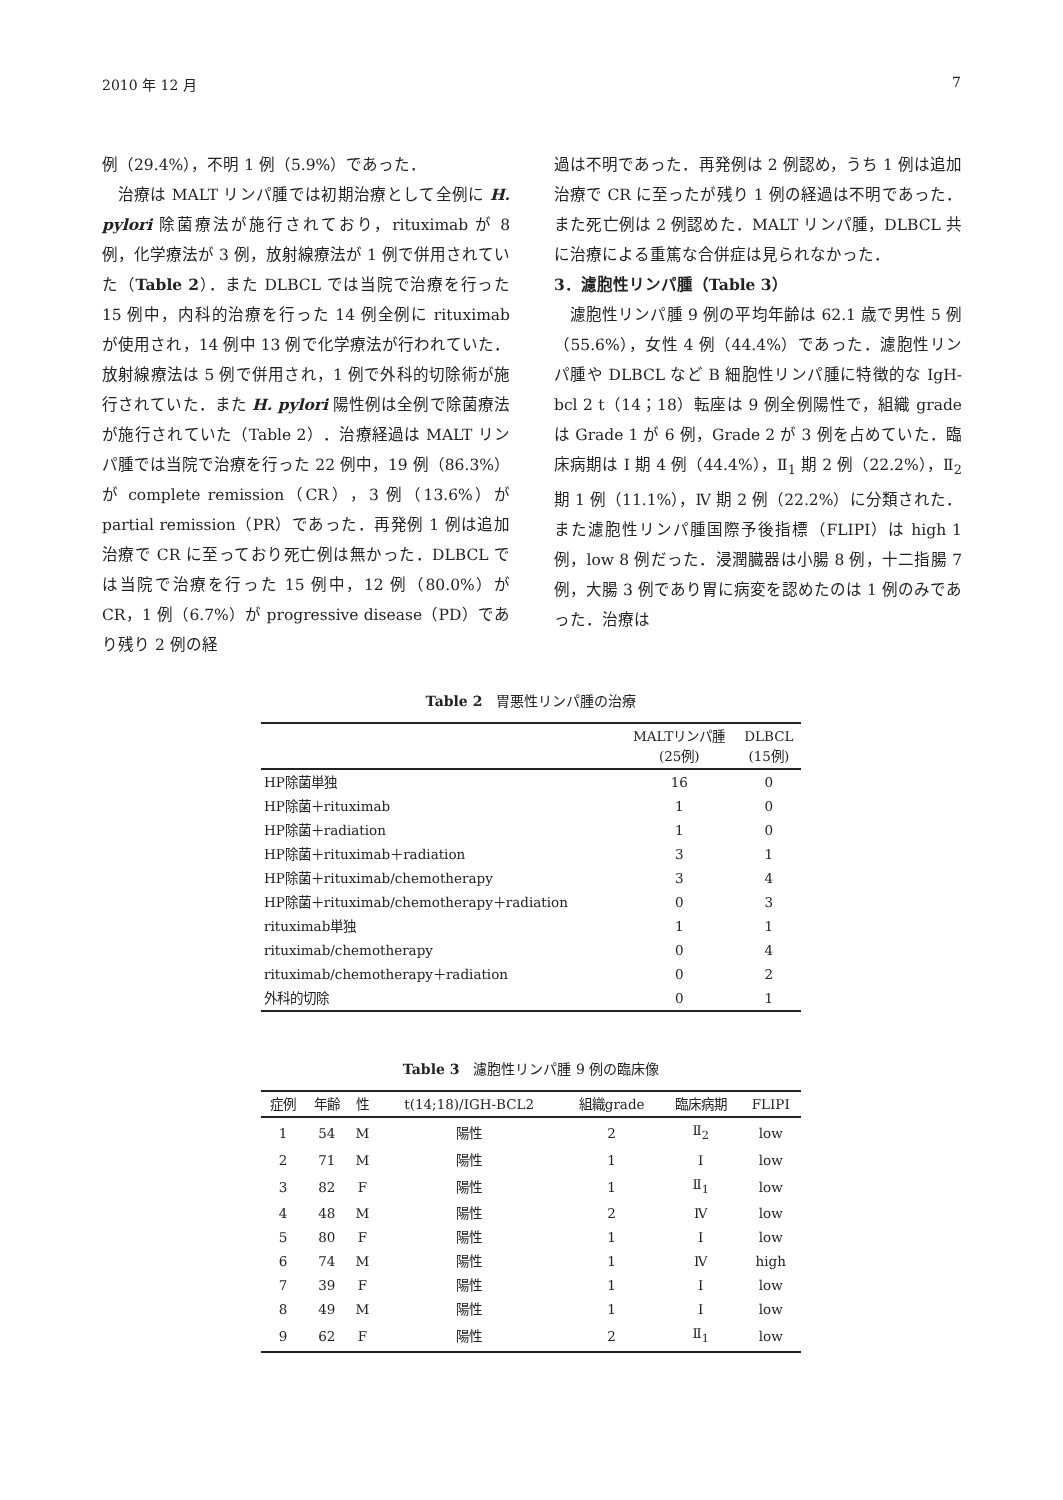2010 年 12 月 7
例（29.4%），不明 1 例（5.9%）であった．
治療は MALT リンパ腫では初期治療として全例に H. pylori 除菌療法が施行されており，rituximab が 8 例，化学療法が 3 例，放射線療法が 1 例で併用されていた（Table 2）．また DLBCL では当院で治療を行った 15 例中，内科的治療を行った 14 例全例に rituximab が使用され，14 例中 13 例で化学療法が行われていた．放射線療法は 5 例で併用され，1 例で外科的切除術が施行されていた．また H. pylori 陽性例は全例で除菌療法が施行されていた（Table 2）．治療経過は MALT リンパ腫では当院で治療を行った 22 例中，19 例（86.3%）が complete remission（CR），3 例（13.6%）が partial remission（PR）であった．再発例 1 例は追加治療で CR に至っており死亡例は無かった．DLBCL では当院で治療を行った 15 例中，12 例（80.0%）が CR，1 例（6.7%）が progressive disease（PD）であり残り 2 例の経
過は不明であった．再発例は 2 例認め，うち 1 例は追加治療で CR に至ったが残り 1 例の経過は不明であった．また死亡例は 2 例認めた．MALT リンパ腫，DLBCL 共に治療による重篤な合併症は見られなかった．
3．濾胞性リンパ腫（Table 3）
濾胞性リンパ腫 9 例の平均年齢は 62.1 歳で男性 5 例（55.6%），女性 4 例（44.4%）であった．濾胞性リンパ腫や DLBCL など B 細胞性リンパ腫に特徴的な IgH-bcl 2 t（14；18）転座は 9 例全例陽性で，組織 grade は Grade 1 が 6 例，Grade 2 が 3 例を占めていた．臨床病期は Ⅰ 期 4 例（44.4%），Ⅱ<sub>1</sub> 期 2 例（22.2%），Ⅱ<sub>2</sub> 期 1 例（11.1%），Ⅳ 期 2 例（22.2%）に分類された．また濾胞性リンパ腫国際予後指標（FLIPI）は high 1 例，low 8 例だった．浸潤臓器は小腸 8 例，十二指腸 7 例，大腸 3 例であり胃に病変を認めたのは 1 例のみであった．治療は
Table 2　胃悪性リンパ腫の治療
| | MALTリンパ腫 (25例) | DLBCL (15例) |
| --- | --- | --- |
| HP除菌単独 | 16 | 0 |
| HP除菌＋rituximab | 1 | 0 |
| HP除菌＋radiation | 1 | 0 |
| HP除菌＋rituximab＋radiation | 3 | 1 |
| HP除菌＋rituximab/chemotherapy | 3 | 4 |
| HP除菌＋rituximab/chemotherapy＋radiation | 0 | 3 |
| rituximab単独 | 1 | 1 |
| rituximab/chemotherapy | 0 | 4 |
| rituximab/chemotherapy＋radiation | 0 | 2 |
| 外科的切除 | 0 | 1 |
Table 3　濾胞性リンパ腫 9 例の臨床像
| 症例 | 年齢 | 性 | t(14;18)/IGH-BCL2 | 組織grade | 臨床病期 | FLIPI |
| --- | --- | --- | --- | --- | --- | --- |
| 1 | 54 | M | 陽性 | 2 | Ⅱ<sub>2</sub> | low |
| 2 | 71 | M | 陽性 | 1 | Ⅰ | low |
| 3 | 82 | F | 陽性 | 1 | Ⅱ<sub>1</sub> | low |
| 4 | 48 | M | 陽性 | 2 | Ⅳ | low |
| 5 | 80 | F | 陽性 | 1 | Ⅰ | low |
| 6 | 74 | M | 陽性 | 1 | Ⅳ | high |
| 7 | 39 | F | 陽性 | 1 | Ⅰ | low |
| 8 | 49 | M | 陽性 | 1 | Ⅰ | low |
| 9 | 62 | F | 陽性 | 2 | Ⅱ<sub>1</sub> | low |